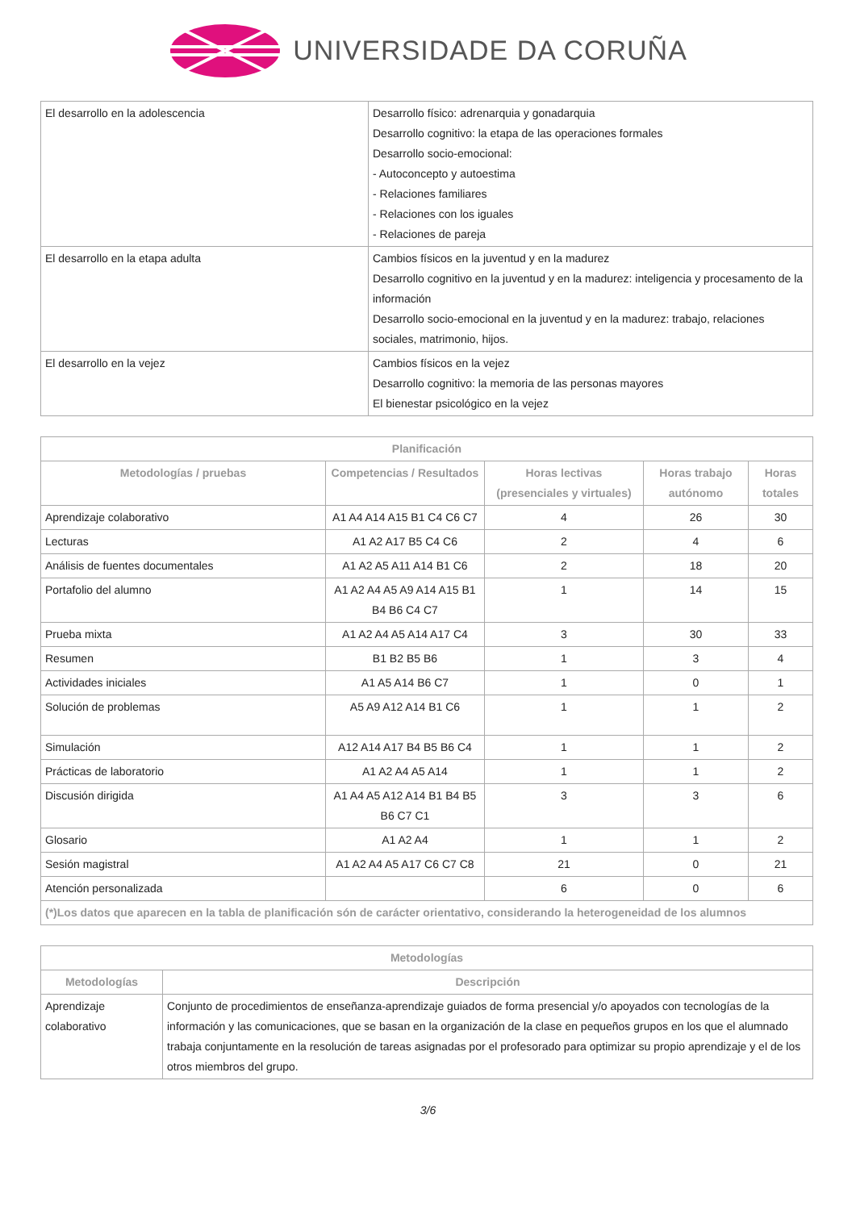UNIVERSIDADE DA CORUÑA
| El desarrollo en la adolescencia | Desarrollo físico: adrenarquia y gonadarquia Desarrollo cognitivo: la etapa de las operaciones formales Desarrollo socio-emocional: - Autoconcepto y autoestima - Relaciones familiares - Relaciones con los iguales - Relaciones de pareja |
| El desarrollo en la etapa adulta | Cambios físicos en la juventud y en la madurez Desarrollo cognitivo en la juventud y en la madurez: inteligencia y procesamento de la información Desarrollo socio-emocional en la juventud y en la madurez: trabajo, relaciones sociales, matrimonio, hijos. |
| El desarrollo en la vejez | Cambios físicos en la vejez Desarrollo cognitivo: la memoria de las personas mayores El bienestar psicológico en la vejez |
| Planificación | | | | |
| --- | --- | --- | --- | --- |
| Metodologías / pruebas | Competencias / Resultados | Horas lectivas (presenciales y virtuales) | Horas trabajo autónomo | Horas totales |
| Aprendizaje colaborativo | A1 A4 A14 A15 B1 C4 C6 C7 | 4 | 26 | 30 |
| Lecturas | A1 A2 A17 B5 C4 C6 | 2 | 4 | 6 |
| Análisis de fuentes documentales | A1 A2 A5 A11 A14 B1 C6 | 2 | 18 | 20 |
| Portafolio del alumno | A1 A2 A4 A5 A9 A14 A15 B1 B4 B6 C4 C7 | 1 | 14 | 15 |
| Prueba mixta | A1 A2 A4 A5 A14 A17 C4 | 3 | 30 | 33 |
| Resumen | B1 B2 B5 B6 | 1 | 3 | 4 |
| Actividades iniciales | A1 A5 A14 B6 C7 | 1 | 0 | 1 |
| Solución de problemas | A5 A9 A12 A14 B1 C6 | 1 | 1 | 2 |
| Simulación | A12 A14 A17 B4 B5 B6 C4 | 1 | 1 | 2 |
| Prácticas de laboratorio | A1 A2 A4 A5 A14 | 1 | 1 | 2 |
| Discusión dirigida | A1 A4 A5 A12 A14 B1 B4 B5 B6 C7 C1 | 3 | 3 | 6 |
| Glosario | A1 A2 A4 | 1 | 1 | 2 |
| Sesión magistral | A1 A2 A4 A5 A17 C6 C7 C8 | 21 | 0 | 21 |
| Atención personalizada | | 6 | 0 | 6 |
| (*)Los datos que aparecen en la tabla de planificación són de carácter orientativo, considerando la heterogeneidad de los alumnos | | | | |
| Metodologías | |
| --- | --- |
| Metodologías | Descripción |
| Aprendizaje colaborativo | Conjunto de procedimientos de enseñanza-aprendizaje guiados de forma presencial y/o apoyados con tecnologías de la información y las comunicaciones, que se basan en la organización de la clase en pequeños grupos en los que el alumnado trabaja conjuntamente en la resolución de tareas asignadas por el profesorado para optimizar su propio aprendizaje y el de los otros miembros del grupo. |
3/6